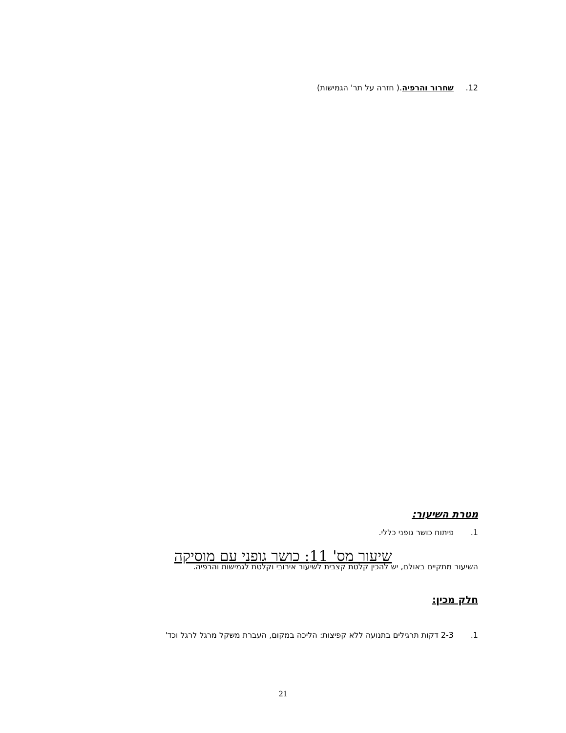12. שחרור והרפיה.( חזרה על תר' הגמישות)
שיעור מס' 11: כושר גופני עם מוסיקה
מטרת השיעור:
1. פיתוח כושר גופני כללי.
השיעור מתקיים באולם, יש להכין קלטת קצבית לשיעור אירובי וקלטת לגמישות והרפיה.
חלק מכין:
1. 2-3 דקות תרגילים בתנועה ללא קפיצות: הליכה במקום, העברת משקל מרגל לרגל וכד'
21